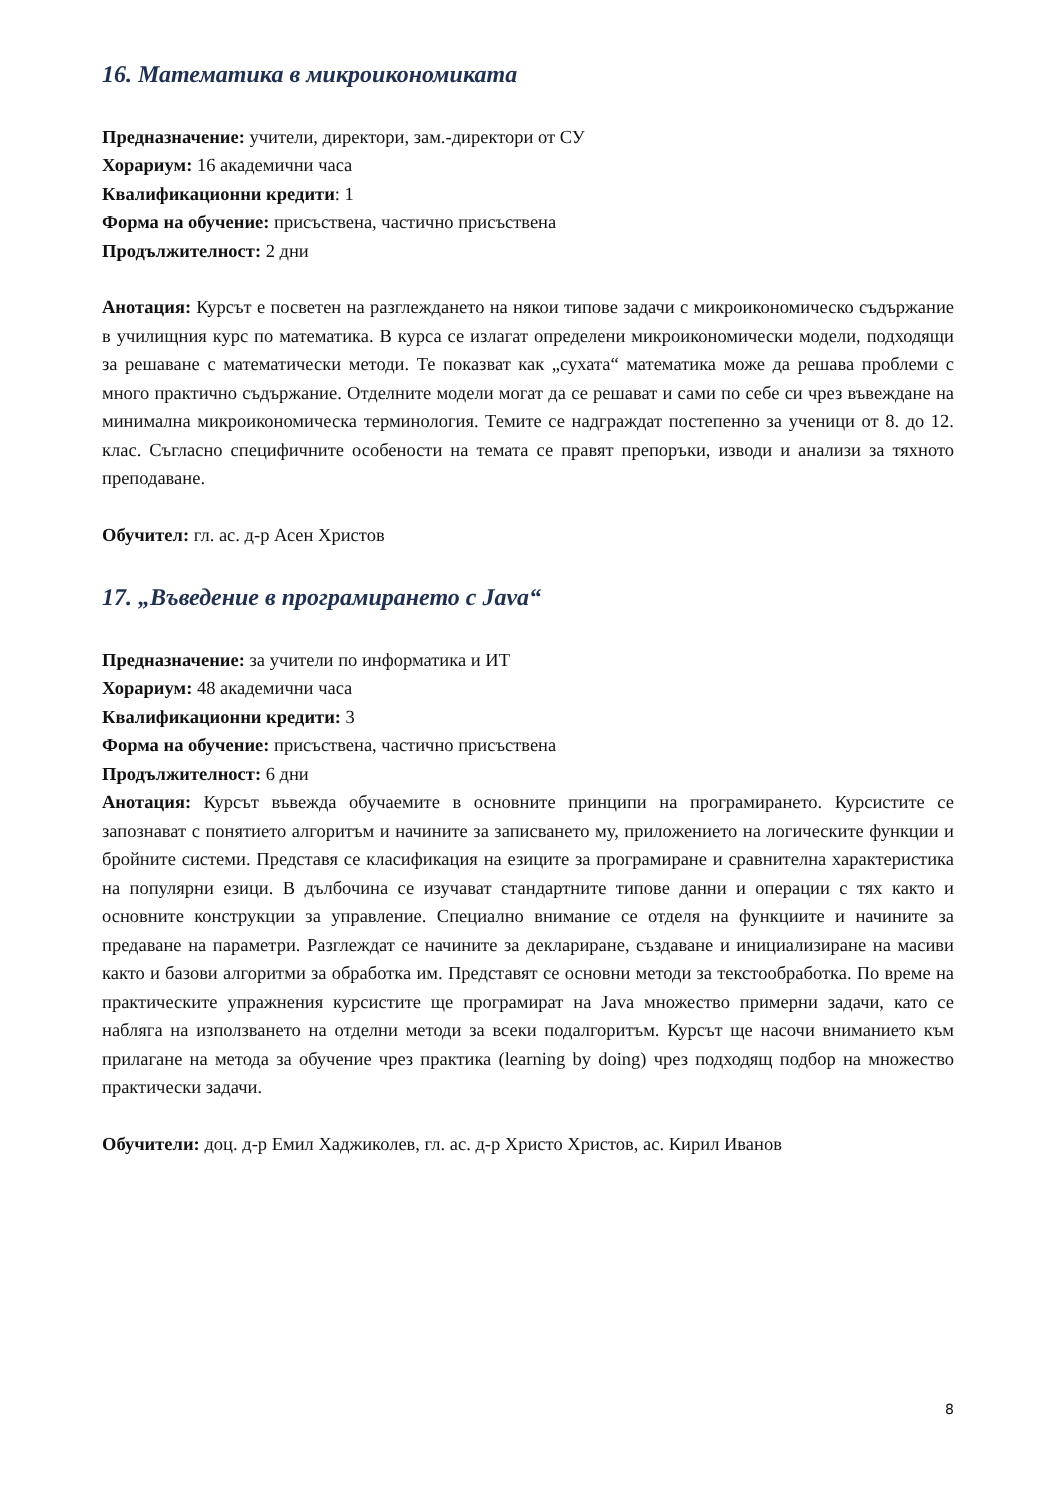16. Математика в микроикономиката
Предназначение: учители, директори, зам.-директори от СУ
Хорариум: 16 академични часа
Квалификационни кредити: 1
Форма на обучение: присъствена, частично присъствена
Продължителност: 2 дни
Анотация: Курсът е посветен на разглеждането на някои типове задачи с микроикономическо съдържание в училищния курс по математика. В курса се излагат определени микроикономически модели, подходящи за решаване с математически методи. Те показват как „сухата“ математика може да решава проблеми с много практично съдържание. Отделните модели могат да се решават и сами по себе си чрез въвеждане на минимална микроикономическа терминология. Темите се надграждат постепенно за ученици от 8. до 12. клас. Съгласно специфичните особености на темата се правят препоръки, изводи и анализи за тяхното преподаване.
Обучител: гл. ас. д-р Асен Христов
17. „Въведение в програмирането с Java“
Предназначение: за учители по информатика и ИТ
Хорариум: 48 академични часа
Квалификационни кредити: 3
Форма на обучение: присъствена, частично присъствена
Продължителност: 6 дни
Анотация: Курсът въвежда обучаемите в основните принципи на програмирането. Курсистите се запознават с понятието алгоритъм и начините за записването му, приложението на логическите функции и бройните системи. Представя се класификация на езиците за програмиране и сравнителна характеристика на популярни езици. В дълбочина се изучават стандартните типове данни и операции с тях както и основните конструкции за управление. Специално внимание се отделя на функциите и начините за предаване на параметри. Разглеждат се начините за деклариране, създаване и инициализиране на масиви както и базови алгоритми за обработка им. Представят се основни методи за текстообработка. По време на практическите упражнения курсистите ще програмират на Java множество примерни задачи, като се набляга на използването на отделни методи за всеки подалгоритъм. Курсът ще насочи вниманието към прилагане на метода за обучение чрез практика (learning by doing) чрез подходящ подбор на множество практически задачи.
Обучители: доц. д-р Емил Хаджиколев, гл. ас. д-р Христо Христов, ас. Кирил Иванов
8